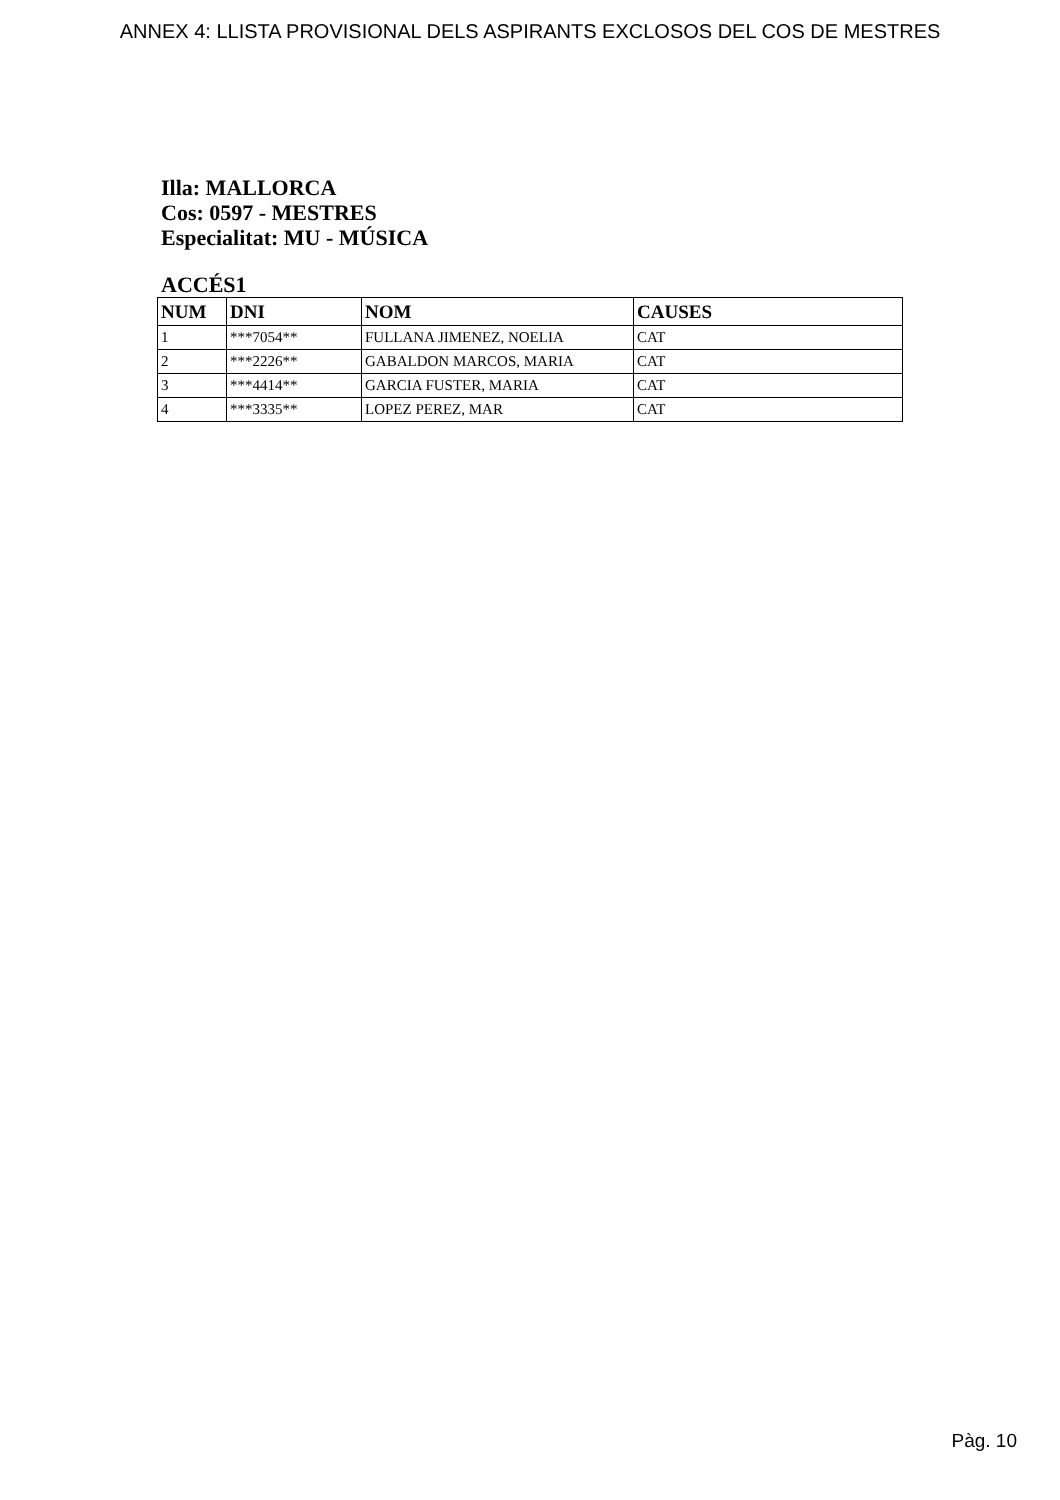ANNEX 4: LLISTA PROVISIONAL DELS ASPIRANTS EXCLOSOS DEL COS DE MESTRES
Illa: MALLORCA
Cos: 0597 - MESTRES
Especialitat: MU - MÚSICA
ACCÉS1
| NUM | DNI | NOM | CAUSES |
| --- | --- | --- | --- |
| 1 | ***7054** | FULLANA JIMENEZ, NOELIA | CAT |
| 2 | ***2226** | GABALDON MARCOS, MARIA | CAT |
| 3 | ***4414** | GARCIA FUSTER, MARIA | CAT |
| 4 | ***3335** | LOPEZ PEREZ, MAR | CAT |
Pàg. 10